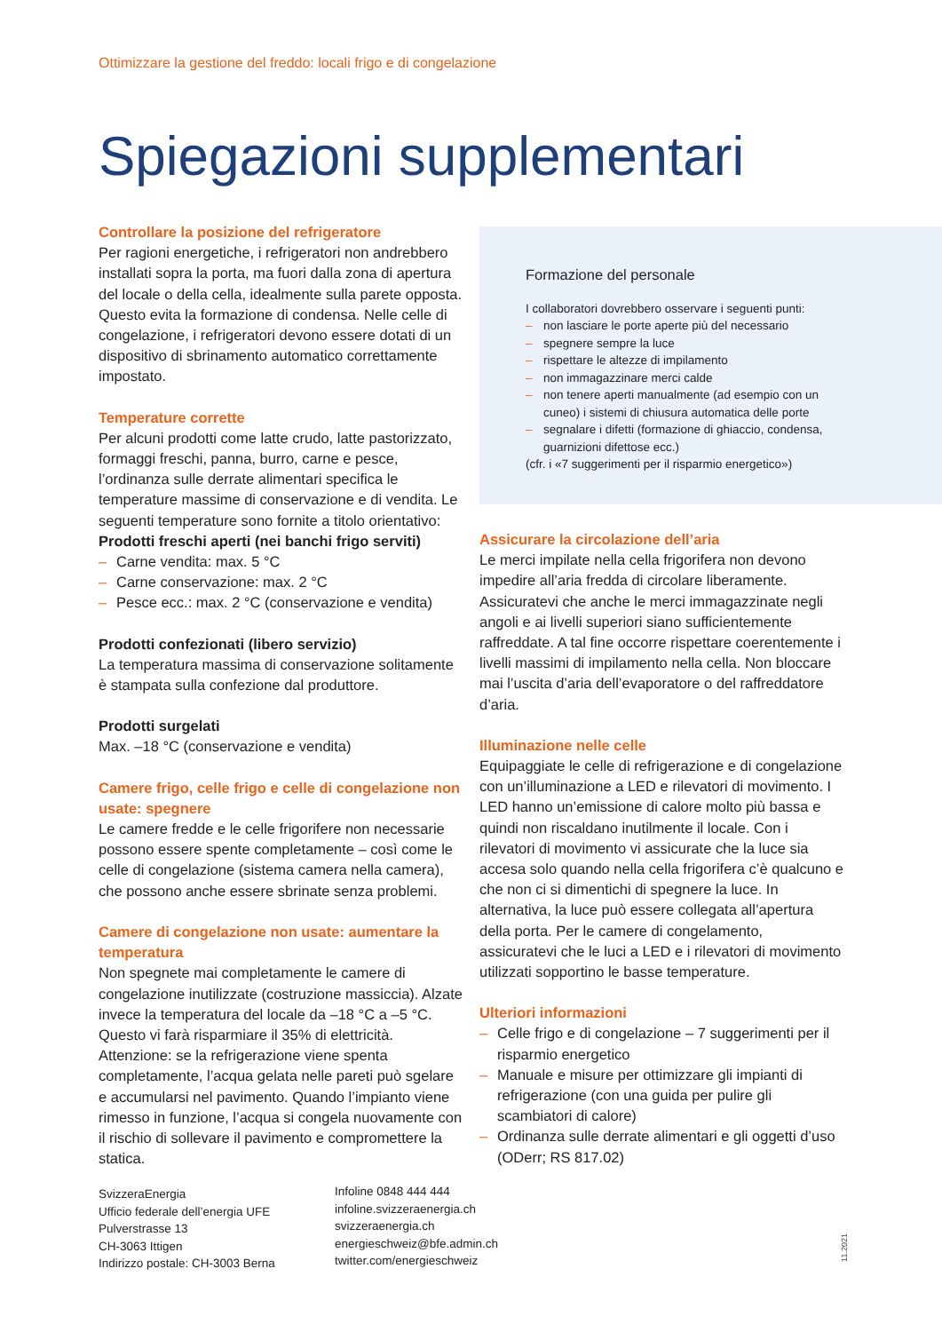Ottimizzare la gestione del freddo: locali frigo e di congelazione
Spiegazioni supplementari
Controllare la posizione del refrigeratore
Per ragioni energetiche, i refrigeratori non andrebbero installati sopra la porta, ma fuori dalla zona di apertura del locale o della cella, idealmente sulla parete opposta. Questo evita la formazione di condensa. Nelle celle di congelazione, i refrigeratori devono essere dotati di un dispositivo di sbrinamento automatico correttamente impostato.
Temperature corrette
Per alcuni prodotti come latte crudo, latte pastorizzato, formaggi freschi, panna, burro, carne e pesce, l’ordinanza sulle derrate alimentari specifica le temperature massime di conservazione e di vendita. Le seguenti temperature sono fornite a titolo orientativo:
Prodotti freschi aperti (nei banchi frigo serviti)
– Carne vendita: max. 5 °C
– Carne conservazione: max. 2 °C
– Pesce ecc.: max. 2 °C (conservazione e vendita)
Prodotti confezionati (libero servizio)
La temperatura massima di conservazione solitamente è stampata sulla confezione dal produttore.
Prodotti surgelati
Max. –18 °C (conservazione e vendita)
Camere frigo, celle frigo e celle di congelazione non usate: spegnere
Le camere fredde e le celle frigorifere non necessarie possono essere spente completamente – così come le celle di congelazione (sistema camera nella camera), che possono anche essere sbrinate senza problemi.
Camere di congelazione non usate: aumentare la temperatura
Non spegnete mai completamente le camere di congelazione inutilizzate (costruzione massiccia). Alzate invece la temperatura del locale da –18 °C a –5 °C. Questo vi farà risparmiare il 35% di elettricità. Attenzione: se la refrigerazione viene spenta completamente, l’acqua gelata nelle pareti può sgelare e accumularsi nel pavimento. Quando l’impianto viene rimesso in funzione, l’acqua si congela nuovamente con il rischio di sollevare il pavimento e compromettere la statica.
Formazione del personale
I collaboratori dovrebbero osservare i seguenti punti:
– non lasciare le porte aperte più del necessario
– spegnere sempre la luce
– rispettare le altezze di impilamento
– non immagazzinare merci calde
– non tenere aperti manualmente (ad esempio con un cuneo) i sistemi di chiusura automatica delle porte
– segnalare i difetti (formazione di ghiaccio, condensa, guarnizioni difettose ecc.)
(cfr. i «7 suggerimenti per il risparmio energetico»)
Assicurare la circolazione dell’aria
Le merci impilate nella cella frigorifera non devono impedire all’aria fredda di circolare liberamente. Assicuratevi che anche le merci immagazzinate negli angoli e ai livelli superiori siano sufficientemente raffreddate. A tal fine occorre rispettare coerentemente i livelli massimi di impilamento nella cella. Non bloccare mai l’uscita d’aria dell’evaporatore o del raffreddatore d’aria.
Illuminazione nelle celle
Equipaggiate le celle di refrigerazione e di congelazione con un’illuminazione a LED e rilevatori di movimento. I LED hanno un’emissione di calore molto più bassa e quindi non riscaldano inutilmente il locale. Con i rilevatori di movimento vi assicurate che la luce sia accesa solo quando nella cella frigorifera c’è qualcuno e che non ci si dimentichi di spegnere la luce. In alternativa, la luce può essere collegata all’apertura della porta. Per le camere di congelamento, assicuratevi che le luci a LED e i rilevatori di movimento utilizzati sopportino le basse temperature.
Ulteriori informazioni
– Celle frigo e di congelazione – 7 suggerimenti per il risparmio energetico
– Manuale e misure per ottimizzare gli impianti di refrigerazione (con una guida per pulire gli scambiatori di calore)
– Ordinanza sulle derrate alimentari e gli oggetti d’uso (ODerr; RS 817.02)
SvizzeraEnergia
Ufficio federale dell’energia UFE
Pulverstrasse 13
CH-3063 Ittigen
Indirizzo postale: CH-3003 Berna
Infoline 0848 444 444
infoline.svizzeraenergia.ch
svizzeraenergia.ch
energieschweiz@bfe.admin.ch
twitter.com/energieschweiz
11.2021